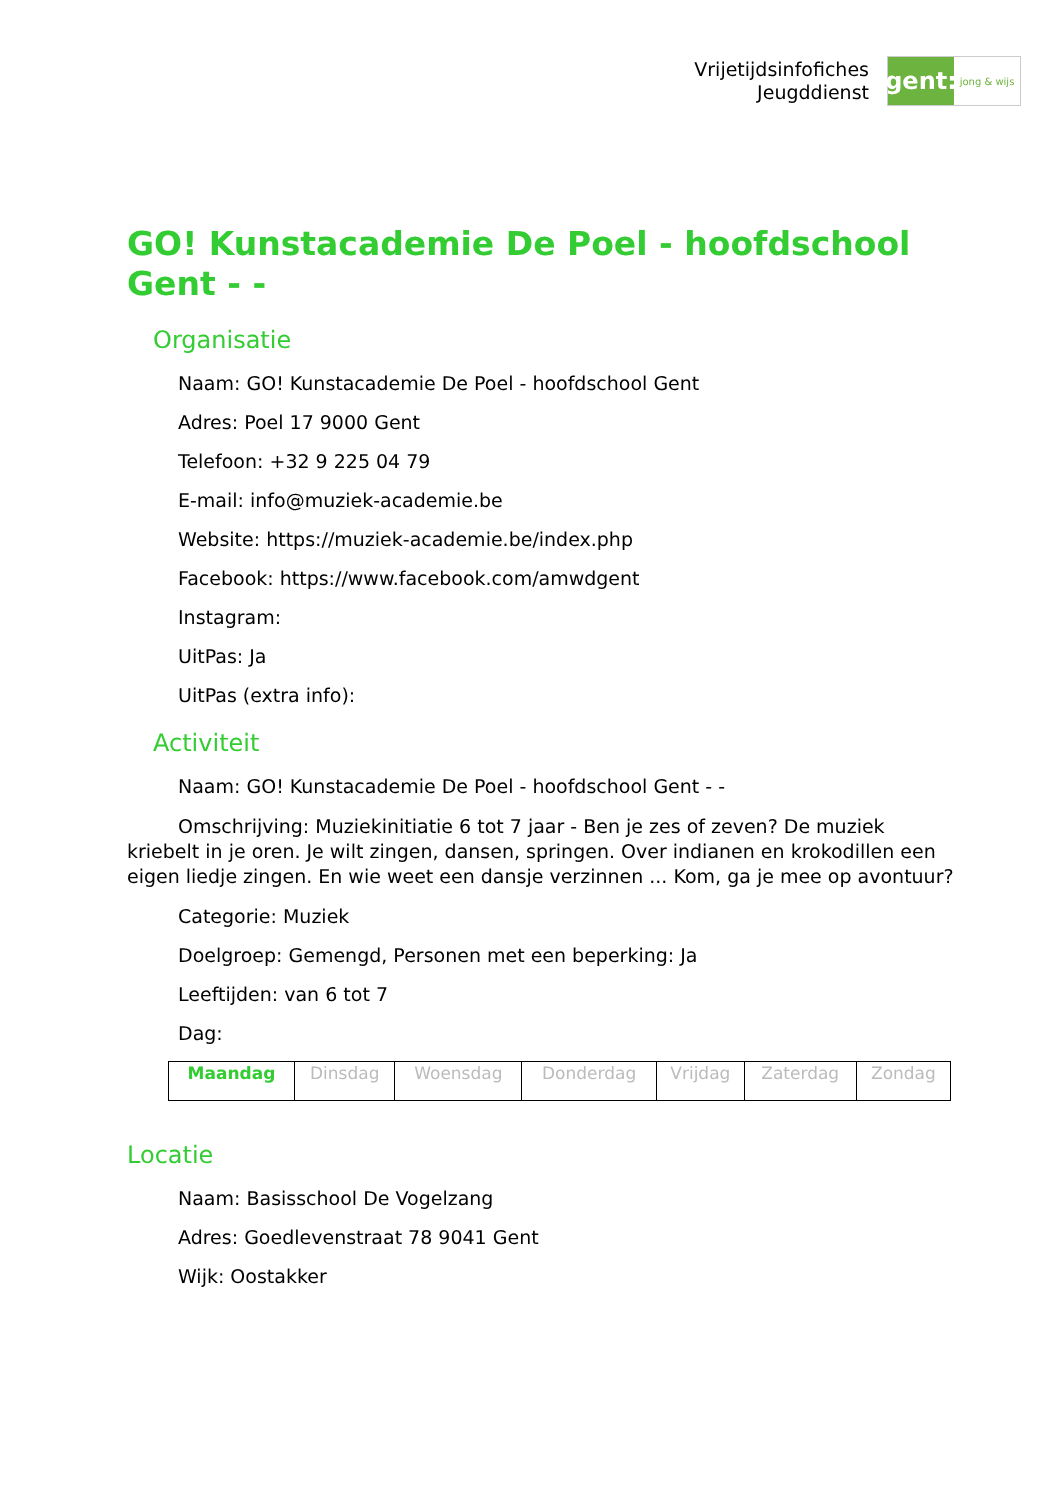Vrijetijdsinfofiches
Jeugddienst
gent:
jong & wijs
GO! Kunstacademie De Poel - hoofdschool Gent - -
Organisatie
Naam: GO! Kunstacademie De Poel - hoofdschool Gent
Adres: Poel 17 9000 Gent
Telefoon: +32 9 225 04 79
E-mail: info@muziek-academie.be
Website: https://muziek-academie.be/index.php
Facebook: https://www.facebook.com/amwdgent
Instagram:
UitPas: Ja
UitPas (extra info):
Activiteit
Naam: GO! Kunstacademie De Poel - hoofdschool Gent - -
Omschrijving: Muziekinitiatie 6 tot 7 jaar - Ben je zes of zeven? De muziek kriebelt in je oren. Je wilt zingen, dansen, springen. Over indianen en krokodillen een eigen liedje zingen. En wie weet een dansje verzinnen ... Kom, ga je mee op avontuur?
Categorie: Muziek
Doelgroep: Gemengd, Personen met een beperking: Ja
Leeftijden: van 6 tot 7
Dag:
| Maandag | Dinsdag | Woensdag | Donderdag | Vrijdag | Zaterdag | Zondag |
Locatie
Naam: Basisschool De Vogelzang
Adres: Goedlevenstraat 78 9041 Gent
Wijk: Oostakker